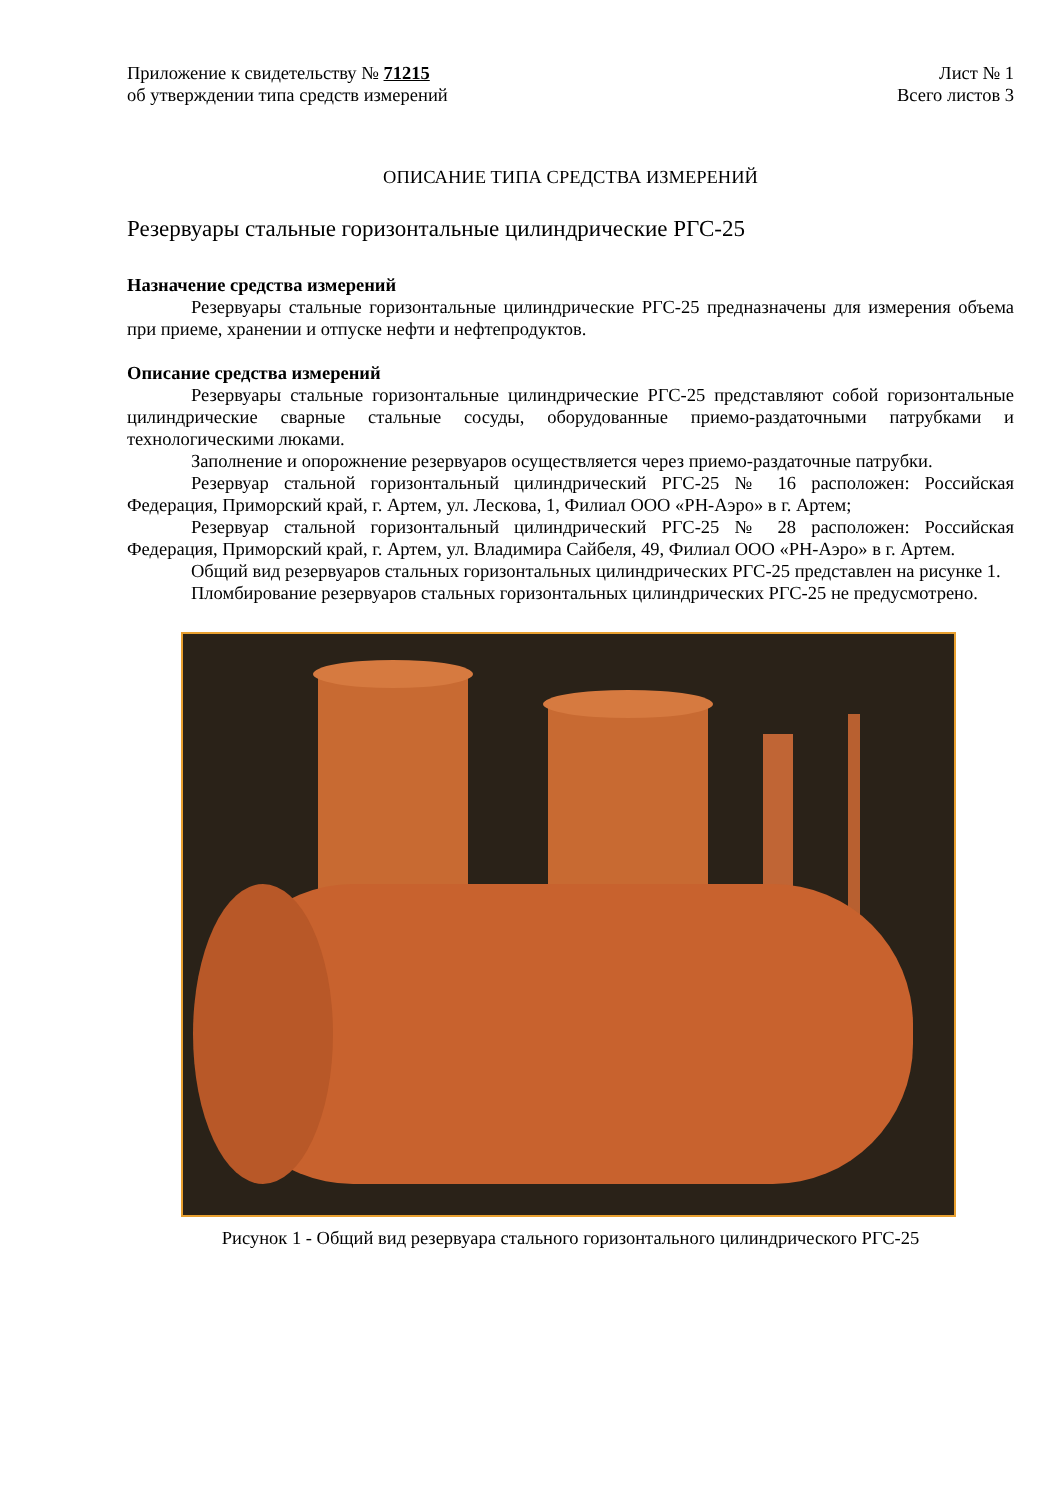Приложение к свидетельству № 71215
об утверждении типа средств измерений
Лист № 1
Всего листов 3
ОПИСАНИЕ ТИПА СРЕДСТВА ИЗМЕРЕНИЙ
Резервуары стальные горизонтальные цилиндрические РГС-25
Назначение средства измерений
Резервуары стальные горизонтальные цилиндрические РГС-25 предназначены для измерения объема при приеме, хранении и отпуске нефти и нефтепродуктов.
Описание средства измерений
Резервуары стальные горизонтальные цилиндрические РГС-25 представляют собой горизонтальные цилиндрические сварные стальные сосуды, оборудованные приемо-раздаточными патрубками и технологическими люками.
Заполнение и опорожнение резервуаров осуществляется через приемо-раздаточные патрубки.
Резервуар стальной горизонтальный цилиндрический РГС-25 № 16 расположен: Российская Федерация, Приморский край, г. Артем, ул. Лескова, 1, Филиал ООО «РН-Аэро» в г. Артем;
Резервуар стальной горизонтальный цилиндрический РГС-25 № 28 расположен: Российская Федерация, Приморский край, г. Артем, ул. Владимира Сайбеля, 49, Филиал ООО «РН-Аэро» в г. Артем.
Общий вид резервуаров стальных горизонтальных цилиндрических РГС-25 представлен на рисунке 1.
Пломбирование резервуаров стальных горизонтальных цилиндрических РГС-25 не предусмотрено.
Рисунок 1 - Общий вид резервуара стального горизонтального цилиндрического РГС-25